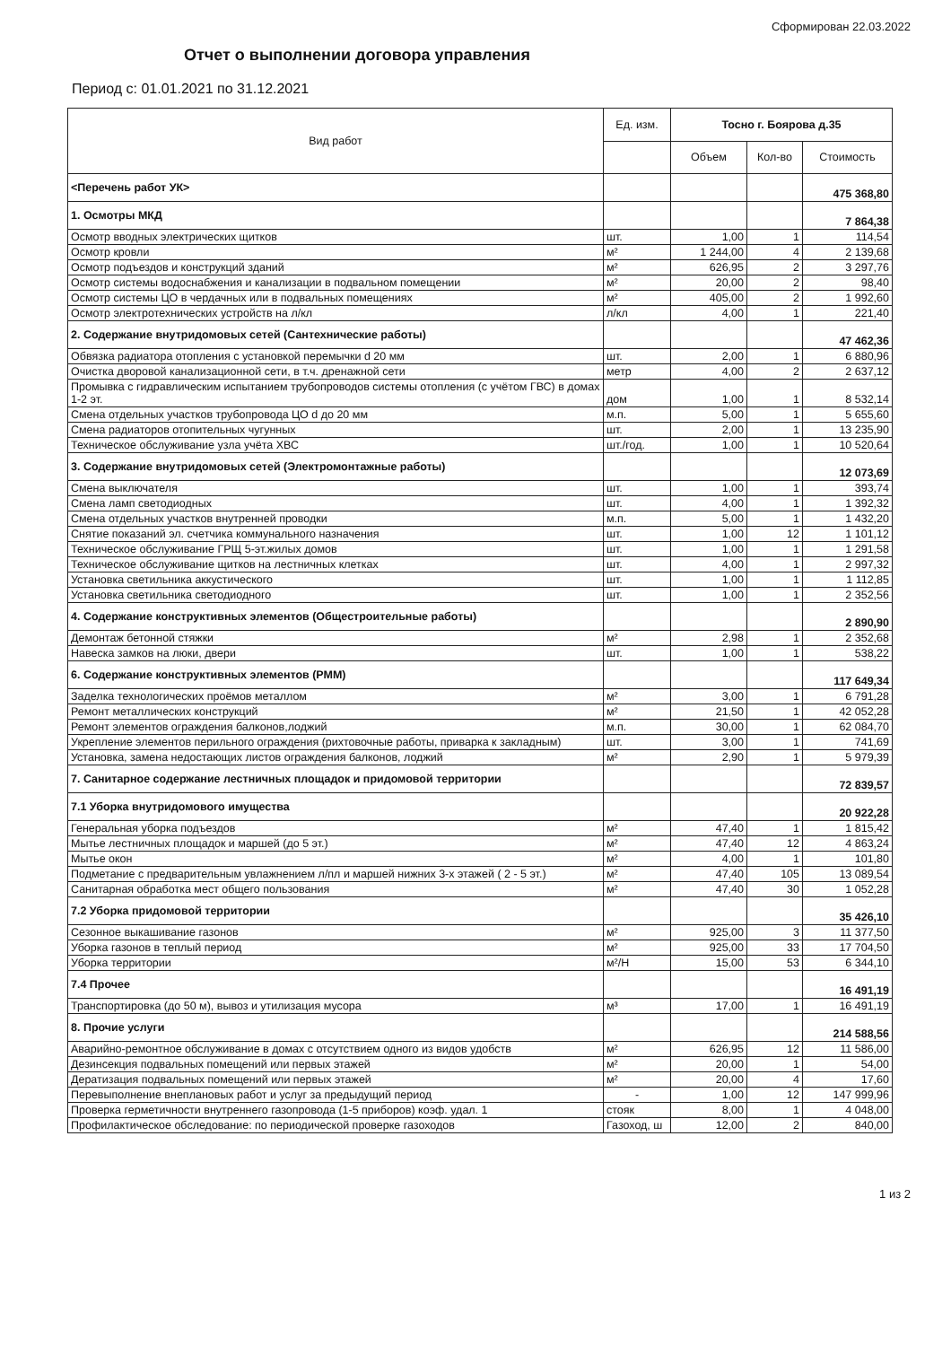Сформирован 22.03.2022
Отчет о выполнении договора управления
Период с: 01.01.2021 по 31.12.2021
| Вид работ | Ед. изм. | Тосно г. Боярова д.35 | | |
| --- | --- | --- | --- | --- |
| | | Объем | Кол-во | Стоимость |
| <Перечень работ УК> | | | | 475 368,80 |
| 1. Осмотры МКД | | | | 7 864,38 |
| Осмотр вводных электрических щитков | шт. | 1,00 | 1 | 114,54 |
| Осмотр кровли | м² | 1 244,00 | 4 | 2 139,68 |
| Осмотр подъездов и конструкций зданий | м² | 626,95 | 2 | 3 297,76 |
| Осмотр системы водоснабжения и канализации в подвальном помещении | м² | 20,00 | 2 | 98,40 |
| Осмотр системы ЦО в чердачных или в подвальных помещениях | м² | 405,00 | 2 | 1 992,60 |
| Осмотр электротехнических устройств на л/кл | л/кл | 4,00 | 1 | 221,40 |
| 2. Содержание внутридомовых сетей (Сантехнические работы) | | | | 47 462,36 |
| Обвязка радиатора отопления с установкой перемычки d 20 мм | шт. | 2,00 | 1 | 6 880,96 |
| Очистка дворовой канализационной сети, в т.ч. дренажной сети | метр | 4,00 | 2 | 2 637,12 |
| Промывка с гидравлическим испытанием трубопроводов системы отопления (с учётом ГВС) в домах 1-2 эт. | дом | 1,00 | 1 | 8 532,14 |
| Смена отдельных участков трубопровода ЦО d до 20 мм | м.п. | 5,00 | 1 | 5 655,60 |
| Смена радиаторов отопительных чугунных | шт. | 2,00 | 1 | 13 235,90 |
| Техническое обслуживание узла учёта ХВС | шт./год. | 1,00 | 1 | 10 520,64 |
| 3. Содержание внутридомовых сетей (Электромонтажные работы) | | | | 12 073,69 |
| Смена выключателя | шт. | 1,00 | 1 | 393,74 |
| Смена ламп светодиодных | шт. | 4,00 | 1 | 1 392,32 |
| Смена отдельных участков внутренней проводки | м.п. | 5,00 | 1 | 1 432,20 |
| Снятие показаний эл. счетчика коммунального назначения | шт. | 1,00 | 12 | 1 101,12 |
| Техническое обслуживание ГРЩ 5-эт.жилых домов | шт. | 1,00 | 1 | 1 291,58 |
| Техническое обслуживание щитков на лестничных клетках | шт. | 4,00 | 1 | 2 997,32 |
| Установка светильника аккустического | шт. | 1,00 | 1 | 1 112,85 |
| Установка светильника светодиодного | шт. | 1,00 | 1 | 2 352,56 |
| 4. Содержание конструктивных элементов (Общестроительные работы) | | | | 2 890,90 |
| Демонтаж бетонной стяжки | м² | 2,98 | 1 | 2 352,68 |
| Навеска замков на люки, двери | шт. | 1,00 | 1 | 538,22 |
| 6. Содержание конструктивных элементов (РММ) | | | | 117 649,34 |
| Заделка технологических проёмов металлом | м² | 3,00 | 1 | 6 791,28 |
| Ремонт металлических конструкций | м² | 21,50 | 1 | 42 052,28 |
| Ремонт элементов ограждения балконов,лоджий | м.п. | 30,00 | 1 | 62 084,70 |
| Укрепление элементов перильного ограждения (рихтовочные работы, приварка к закладным) | шт. | 3,00 | 1 | 741,69 |
| Установка, замена недостающих листов ограждения балконов, лоджий | м² | 2,90 | 1 | 5 979,39 |
| 7. Санитарное содержание лестничных площадок и придомовой территории | | | | 72 839,57 |
| 7.1 Уборка внутридомового имущества | | | | 20 922,28 |
| Генеральная уборка подъездов | м² | 47,40 | 1 | 1 815,42 |
| Мытье лестничных площадок и маршей (до 5 эт.) | м² | 47,40 | 12 | 4 863,24 |
| Мытье окон | м² | 4,00 | 1 | 101,80 |
| Подметание с предварительным увлажнением л/пл и маршей нижних 3-х этажей ( 2 - 5 эт.) | м² | 47,40 | 105 | 13 089,54 |
| Санитарная обработка мест общего пользования | м² | 47,40 | 30 | 1 052,28 |
| 7.2 Уборка придомовой территории | | | | 35 426,10 |
| Сезонное выкашивание газонов | м² | 925,00 | 3 | 11 377,50 |
| Уборка газонов в теплый период | м² | 925,00 | 33 | 17 704,50 |
| Уборка территории | м²/Н | 15,00 | 53 | 6 344,10 |
| 7.4 Прочее | | | | 16 491,19 |
| Транспортировка (до 50 м), вывоз и утилизация мусора | м³ | 17,00 | 1 | 16 491,19 |
| 8. Прочие услуги | | | | 214 588,56 |
| Аварийно-ремонтное обслуживание в домах с отсутствием одного из видов удобств | м² | 626,95 | 12 | 11 586,00 |
| Дезинсекция подвальных помещений или первых этажей | м² | 20,00 | 1 | 54,00 |
| Дератизация подвальных помещений или первых этажей | м² | 20,00 | 4 | 17,60 |
| Перевыполнение внеплановых работ и услуг за предыдущий период | - | 1,00 | 12 | 147 999,96 |
| Проверка герметичности внутреннего газопровода (1-5 приборов) коэф. удал. 1 | стояк | 8,00 | 1 | 4 048,00 |
| Профилактическое обследование: по периодической проверке газоходов | Газоход, ш | 12,00 | 2 | 840,00 |
1 из 2